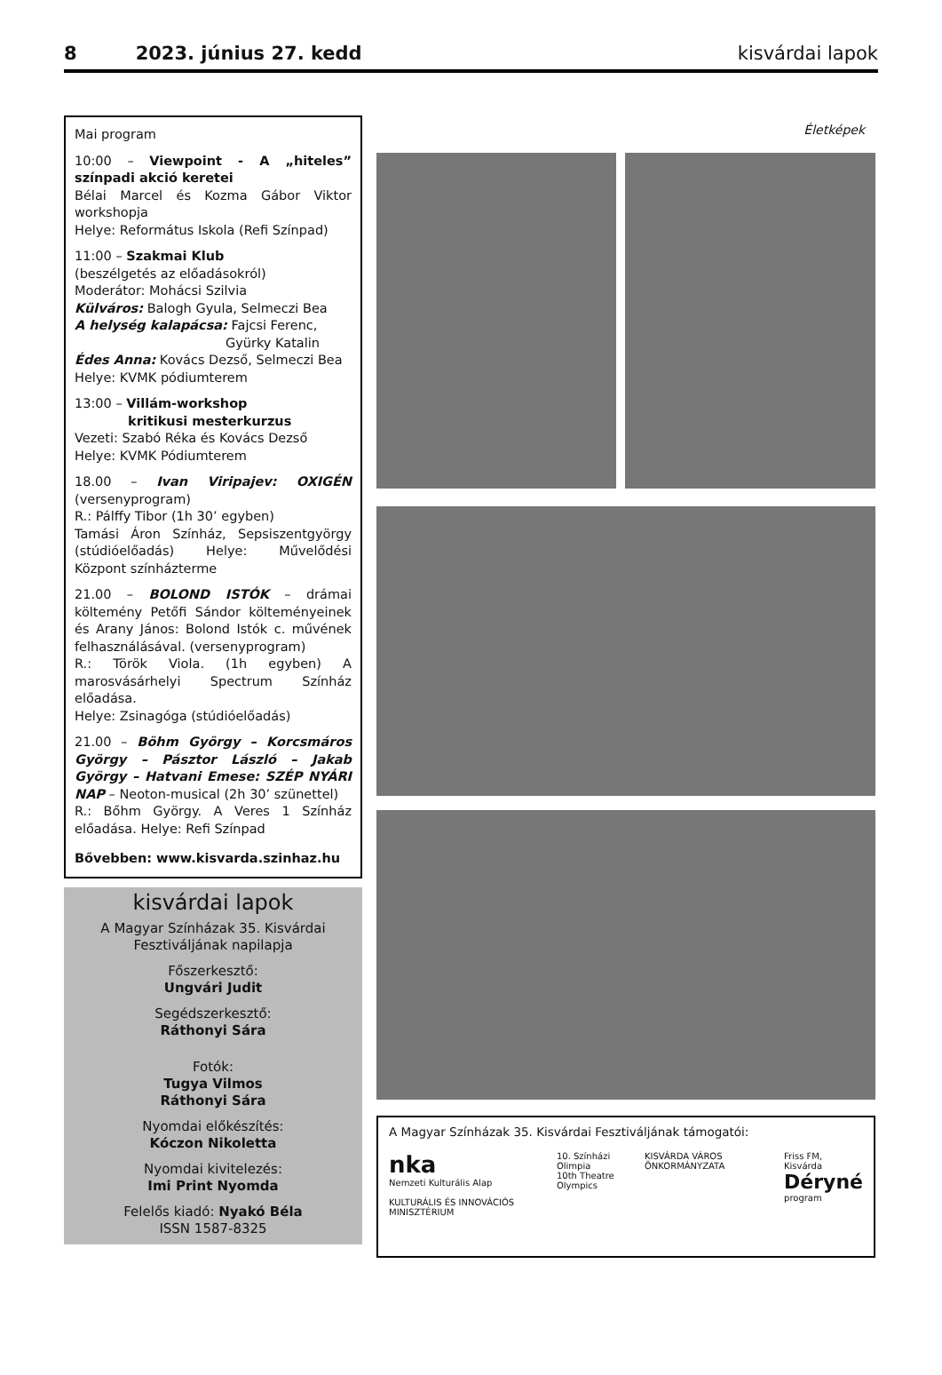8 2023. június 27. kedd kisvárdai lapok
Mai program
10:00 – Viewpoint - A „hiteles” színpadi akció keretei
Bélai Marcel és Kozma Gábor Viktor workshopja
Helye: Református Iskola (Refi Színpad)
11:00 – Szakmai Klub
(beszélgetés az előadásokról)
Moderátor: Mohácsi Szilvia
Külváros: Balogh Gyula, Selmeczi Bea
A helység kalapácsa: Fajcsi Ferenc,
Gyürky Katalin
Édes Anna: Kovács Dezső, Selmeczi Bea
Helye: KVMK pódiumterem
13:00 – Villám-workshop
kritikusi mesterkurzus
Vezeti: Szabó Réka és Kovács Dezső
Helye: KVMK Pódiumterem
18.00 – Ivan Viripajev: OXIGÉN (versenyprogram)
R.: Pálffy Tibor (1h 30’ egyben)
Tamási Áron Színház, Sepsiszentgyörgy (stúdióelőadás) Helye: Művelődési Központ színházterme
21.00 – BOLOND ISTÓK – drámai költemény Petőfi Sándor költeményeinek és Arany János: Bolond Istók c. művének felhasználásával. (versenyprogram)
R.: Török Viola. (1h egyben) A marosvásárhelyi Spectrum Színház előadása.
Helye: Zsinagóga (stúdióelőadás)
21.00 – Böhm György – Korcsmáros György – Pásztor László – Jakab György – Hatvani Emese: SZÉP NYÁRI NAP – Neoton-musical (2h 30’ szünettel)
R.: Bőhm György. A Veres 1 Színház előadása. Helye: Refi Színpad
Bővebben: www.kisvarda.szinhaz.hu
kisvárdai lapok
A Magyar Színházak 35. Kisvárdai Fesztiváljának napilapja
Főszerkesztő:
Ungvári Judit
Segédszerkesztő:
Ráthonyi Sára
Fotók:
Tugya Vilmos
Ráthonyi Sára
Nyomdai előkészítés:
Kóczon Nikoletta
Nyomdai kivitelezés:
Imi Print Nyomda
Felelős kiadó: Nyakó Béla
ISSN 1587-8325
Életképek
A Magyar Színházak 35. Kisvárdai Fesztiváljának támogatói:
nka
Nemzeti Kulturális Alap
KULTURÁLIS ÉS INNOVÁCIÓS MINISZTÉRIUM
10. Színházi Olimpia
10th Theatre Olympics
KISVÁRDA VÁROS ÖNKORMÁNYZATA Friss FM, Kisvárda
Déryné
program